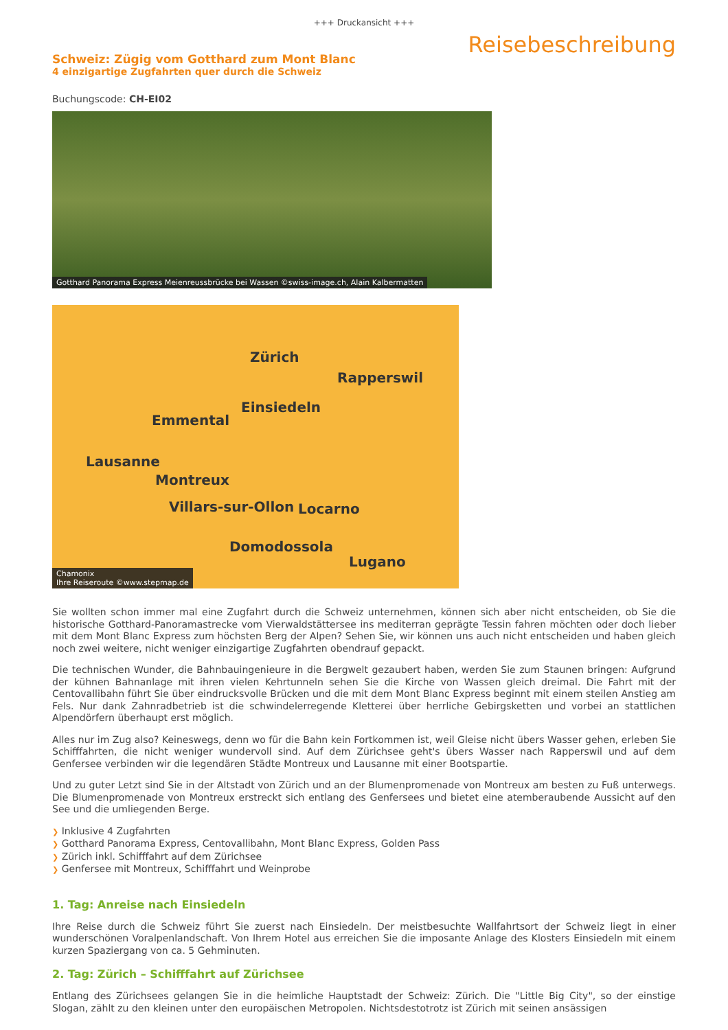+++ Druckansicht +++
Reisebeschreibung
Schweiz: Zügig vom Gotthard zum Mont Blanc
4 einzigartige Zugfahrten quer durch die Schweiz
Buchungscode: CH-EI02
Gotthard Panorama Express Meienreussbrücke bei Wassen ©swiss-image.ch, Alain Kalbermatten
Zürich
Rapperswil
Einsiedeln
Emmental
Lausanne
Montreux
Villars-sur-Ollon Locarno
Domodossola
Lugano
Chamonix
Ihre Reiseroute ©www.stepmap.de
Sie wollten schon immer mal eine Zugfahrt durch die Schweiz unternehmen, können sich aber nicht entscheiden, ob Sie die historische Gotthard-Panoramastrecke vom Vierwaldstättersee ins mediterran geprägte Tessin fahren möchten oder doch lieber mit dem Mont Blanc Express zum höchsten Berg der Alpen? Sehen Sie, wir können uns auch nicht entscheiden und haben gleich noch zwei weitere, nicht weniger einzigartige Zugfahrten obendrauf gepackt.
Die technischen Wunder, die Bahnbauingenieure in die Bergwelt gezaubert haben, werden Sie zum Staunen bringen: Aufgrund der kühnen Bahnanlage mit ihren vielen Kehrtunneln sehen Sie die Kirche von Wassen gleich dreimal. Die Fahrt mit der Centovallibahn führt Sie über eindrucksvolle Brücken und die mit dem Mont Blanc Express beginnt mit einem steilen Anstieg am Fels. Nur dank Zahnradbetrieb ist die schwindelerregende Kletterei über herrliche Gebirgsketten und vorbei an stattlichen Alpendörfern überhaupt erst möglich.
Alles nur im Zug also? Keineswegs, denn wo für die Bahn kein Fortkommen ist, weil Gleise nicht übers Wasser gehen, erleben Sie Schifffahrten, die nicht weniger wundervoll sind. Auf dem Zürichsee geht's übers Wasser nach Rapperswil und auf dem Genfersee verbinden wir die legendären Städte Montreux und Lausanne mit einer Bootspartie.
Und zu guter Letzt sind Sie in der Altstadt von Zürich und an der Blumenpromenade von Montreux am besten zu Fuß unterwegs. Die Blumenpromenade von Montreux erstreckt sich entlang des Genfersees und bietet eine atemberaubende Aussicht auf den See und die umliegenden Berge.
❯ Inklusive 4 Zugfahrten
❯ Gotthard Panorama Express, Centovallibahn, Mont Blanc Express, Golden Pass
❯ Zürich inkl. Schifffahrt auf dem Zürichsee
❯ Genfersee mit Montreux, Schifffahrt und Weinprobe
1. Tag: Anreise nach Einsiedeln
Ihre Reise durch die Schweiz führt Sie zuerst nach Einsiedeln. Der meistbesuchte Wallfahrtsort der Schweiz liegt in einer wunderschönen Voralpenlandschaft. Von Ihrem Hotel aus erreichen Sie die imposante Anlage des Klosters Einsiedeln mit einem kurzen Spaziergang von ca. 5 Gehminuten.
2. Tag: Zürich – Schifffahrt auf Zürichsee
Entlang des Zürichsees gelangen Sie in die heimliche Hauptstadt der Schweiz: Zürich. Die "Little Big City", so der einstige Slogan, zählt zu den kleinen unter den europäischen Metropolen. Nichtsdestotrotz ist Zürich mit seinen ansässigen